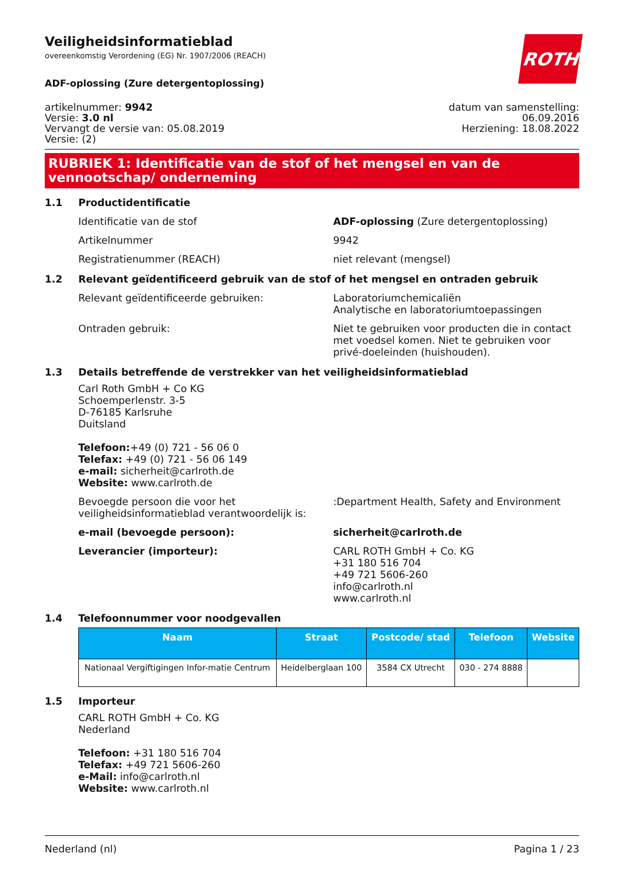ROTH
Veiligheidsinformatieblad
overeenkomstig Verordening (EG) Nr. 1907/2006 (REACH)
ADF-oplossing (Zure detergentoplossing)
artikelnummer: 9942
Versie: 3.0 nl
Vervangt de versie van: 05.08.2019
Versie: (2)
datum van samenstelling:
06.09.2016
Herziening: 18.08.2022
RUBRIEK 1: Identificatie van de stof of het mengsel en van de vennootschap/ onderneming
1.1 Productidentificatie
Identificatie van de stof ADF-oplossing (Zure detergentoplossing)
Artikelnummer 9942
Registratienummer (REACH) niet relevant (mengsel)
1.2 Relevant geïdentificeerd gebruik van de stof of het mengsel en ontraden gebruik
Relevant geïdentificeerde gebruiken: Laboratoriumchemicaliën
Analytische en laboratoriumtoepassingen
Ontraden gebruik: Niet te gebruiken voor producten die in contact met voedsel komen. Niet te gebruiken voor privé-doeleinden (huishouden).
1.3 Details betreffende de verstrekker van het veiligheidsinformatieblad
Carl Roth GmbH + Co KG
Schoemperlenstr. 3-5
D-76185 Karlsruhe
Duitsland
Telefoon:+49 (0) 721 - 56 06 0
Telefax: +49 (0) 721 - 56 06 149
e-mail: sicherheit@carlroth.de
Website: www.carlroth.de
Bevoegde persoon die voor het veiligheidsinformatieblad verantwoordelijk is:
:Department Health, Safety and Environment
e-mail (bevoegde persoon): sicherheit@carlroth.de
Leverancier (importeur): CARL ROTH GmbH + Co. KG
+31 180 516 704
+49 721 5606-260
info@carlroth.nl
www.carlroth.nl
1.4 Telefoonnummer voor noodgevallen
| Naam | Straat | Postcode/ stad | Telefoon | Website |
| --- | --- | --- | --- | --- |
| Nationaal Vergiftigingen Infor-matie Centrum | Heidelberglaan 100 | 3584 CX Utrecht | 030 - 274 8888 | |
1.5 Importeur
CARL ROTH GmbH + Co. KG
Nederland
Telefoon: +31 180 516 704
Telefax: +49 721 5606-260
e-Mail: info@carlroth.nl
Website: www.carlroth.nl
Nederland (nl) Pagina 1 / 23